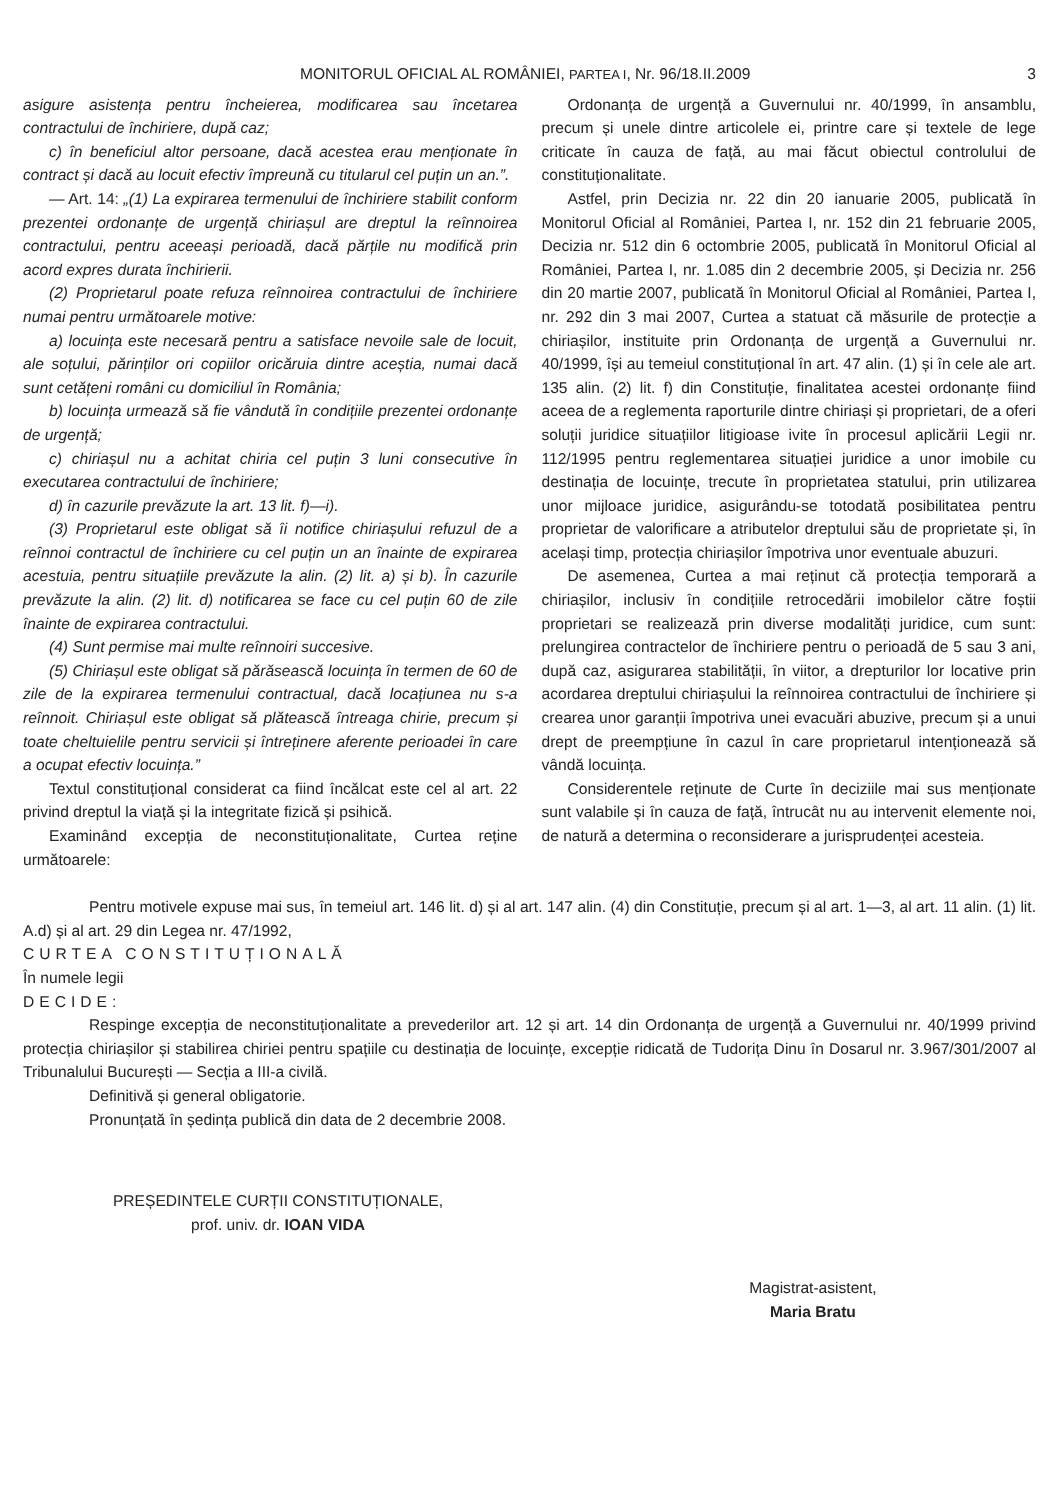MONITORUL OFICIAL AL ROMÂNIEI, PARTEA I, Nr. 96/18.II.2009 3
asigure asistența pentru încheierea, modificarea sau încetarea contractului de închiriere, după caz;
c) în beneficiul altor persoane, dacă acestea erau menționate în contract și dacă au locuit efectiv împreună cu titularul cel puțin un an.”.
— Art. 14: „(1) La expirarea termenului de închiriere stabilit conform prezentei ordonanțe de urgență chiriașul are dreptul la reînnoirea contractului, pentru aceeași perioadă, dacă părțile nu modifică prin acord expres durata închirierii.
(2) Proprietarul poate refuza reînnoirea contractului de închiriere numai pentru următoarele motive:
a) locuința este necesară pentru a satisface nevoile sale de locuit, ale soțului, părinților ori copiilor oricăruia dintre aceștia, numai dacă sunt cetățeni români cu domiciliul în România;
b) locuința urmează să fie vândută în condițiile prezentei ordonanțe de urgență;
c) chiriașul nu a achitat chiria cel puțin 3 luni consecutive în executarea contractului de închiriere;
d) în cazurile prevăzute la art. 13 lit. f)—i).
(3) Proprietarul este obligat să îi notifice chiriașului refuzul de a reînnoi contractul de închiriere cu cel puțin un an înainte de expirarea acestuia, pentru situațiile prevăzute la alin. (2) lit. a) și b). În cazurile prevăzute la alin. (2) lit. d) notificarea se face cu cel puțin 60 de zile înainte de expirarea contractului.
(4) Sunt permise mai multe reînnoiri succesive.
(5) Chiriașul este obligat să părăsească locuința în termen de 60 de zile de la expirarea termenului contractual, dacă locațiunea nu s-a reînnoit. Chiriașul este obligat să plătească întreaga chirie, precum și toate cheltuielile pentru servicii și întreținere aferente perioadei în care a ocupat efectiv locuința.”
Textul constituțional considerat ca fiind încălcat este cel al art. 22 privind dreptul la viață și la integritate fizică și psihică.
Examinând excepția de neconstituționalitate, Curtea reține următoarele:
Ordonanța de urgență a Guvernului nr. 40/1999, în ansamblu, precum și unele dintre articolele ei, printre care și textele de lege criticate în cauza de față, au mai făcut obiectul controlului de constituționalitate.
Astfel, prin Decizia nr. 22 din 20 ianuarie 2005, publicată în Monitorul Oficial al României, Partea I, nr. 152 din 21 februarie 2005, Decizia nr. 512 din 6 octombrie 2005, publicată în Monitorul Oficial al României, Partea I, nr. 1.085 din 2 decembrie 2005, și Decizia nr. 256 din 20 martie 2007, publicată în Monitorul Oficial al României, Partea I, nr. 292 din 3 mai 2007, Curtea a statuat că măsurile de protecție a chiriașilor, instituite prin Ordonanța de urgență a Guvernului nr. 40/1999, își au temeiul constituțional în art. 47 alin. (1) și în cele ale art. 135 alin. (2) lit. f) din Constituție, finalitatea acestei ordonanțe fiind aceea de a reglementa raporturile dintre chiriași și proprietari, de a oferi soluții juridice situațiilor litigioase ivite în procesul aplicării Legii nr. 112/1995 pentru reglementarea situației juridice a unor imobile cu destinația de locuințe, trecute în proprietatea statului, prin utilizarea unor mijloace juridice, asigurându-se totodată posibilitatea pentru proprietar de valorificare a atributelor dreptului său de proprietate și, în același timp, protecția chiriașilor împotriva unor eventuale abuzuri.
De asemenea, Curtea a mai reținut că protecția temporară a chiriașilor, inclusiv în condițiile retrocedării imobilelor către foștii proprietari se realizează prin diverse modalități juridice, cum sunt: prelungirea contractelor de închiriere pentru o perioadă de 5 sau 3 ani, după caz, asigurarea stabilității, în viitor, a drepturilor lor locative prin acordarea dreptului chiriașului la reînnoirea contractului de închiriere și crearea unor garanții împotriva unei evacuări abuzive, precum și a unui drept de preempțiune în cazul în care proprietarul intenționează să vândă locuința.
Considerentele reținute de Curte în deciziile mai sus menționate sunt valabile și în cauza de față, întrucât nu au intervenit elemente noi, de natură a determina o reconsiderare a jurisprudenței acesteia.
Pentru motivele expuse mai sus, în temeiul art. 146 lit. d) și al art. 147 alin. (4) din Constituție, precum și al art. 1—3, al art. 11 alin. (1) lit. A.d) și al art. 29 din Legea nr. 47/1992,
CURTEA CONSTITUȚIONALĂ
În numele legii
DECIDE:
Respinge excepția de neconstituționalitate a prevederilor art. 12 și art. 14 din Ordonanța de urgență a Guvernului nr. 40/1999 privind protecția chiriașilor și stabilirea chiriei pentru spațiile cu destinația de locuințe, excepție ridicată de Tudorița Dinu în Dosarul nr. 3.967/301/2007 al Tribunalului București — Secția a III-a civilă.
Definitivă și general obligatorie.
Pronunțată în ședința publică din data de 2 decembrie 2008.
PREȘEDINTELE CURȚII CONSTITUȚIONALE,
prof. univ. dr. IOAN VIDA
Magistrat-asistent,
Maria Bratu